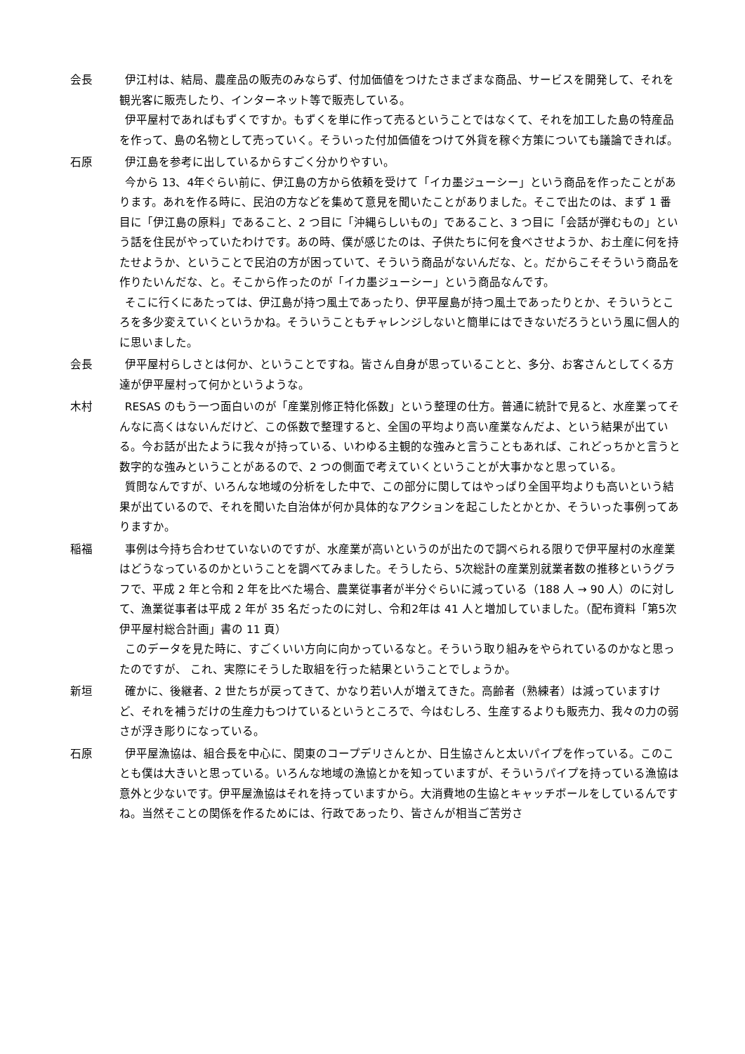会長 伊江村は、結局、農産品の販売のみならず、付加価値をつけたさまざまな商品、サービスを開発して、それを観光客に販売したり、インターネット等で販売している。
伊平屋村であればもずくですか。もずくを単に作って売るということではなくて、それを加工した島の特産品を作って、島の名物として売っていく。そういった付加価値をつけて外貨を稼ぐ方策についても議論できれば。
石原 伊江島を参考に出しているからすごく分かりやすい。
今から 13、4年ぐらい前に、伊江島の方から依頼を受けて「イカ墨ジューシー」という商品を作ったことがあります。あれを作る時に、民泊の方などを集めて意見を聞いたことがありました。そこで出たのは、まず 1 番目に「伊江島の原料」であること、2 つ目に「沖縄らしいもの」であること、3 つ目に「会話が弾むもの」という話を住民がやっていたわけです。あの時、僕が感じたのは、子供たちに何を食べさせようか、お土産に何を持たせようか、ということで民泊の方が困っていて、そういう商品がないんだな、と。だからこそそういう商品を作りたいんだな、と。そこから作ったのが「イカ墨ジューシー」という商品なんです。
そこに行くにあたっては、伊江島が持つ風土であったり、伊平屋島が持つ風土であったりとか、そういうところを多少変えていくというかね。そういうこともチャレンジしないと簡単にはできないだろうという風に個人的に思いました。
会長 伊平屋村らしさとは何か、ということですね。皆さん自身が思っていることと、多分、お客さんとしてくる方達が伊平屋村って何かというような。
木村 RESAS のもう一つ面白いのが「産業別修正特化係数」という整理の仕方。普通に統計で見ると、水産業ってそんなに高くはないんだけど、この係数で整理すると、全国の平均より高い産業なんだよ、という結果が出ている。今お話が出たように我々が持っている、いわゆる主観的な強みと言うこともあれば、これどっちかと言うと数字的な強みということがあるので、2 つの側面で考えていくということが大事かなと思っている。
質問なんですが、いろんな地域の分析をした中で、この部分に関してはやっぱり全国平均よりも高いという結果が出ているので、それを聞いた自治体が何か具体的なアクションを起こしたとかとか、そういった事例ってありますか。
稲福 事例は今持ち合わせていないのですが、水産業が高いというのが出たので調べられる限りで伊平屋村の水産業はどうなっているのかということを調べてみました。そうしたら、5次総計の産業別就業者数の推移というグラフで、平成 2 年と令和 2 年を比べた場合、農業従事者が半分ぐらいに減っている（188 人 → 90 人）のに対して、漁業従事者は平成 2 年が 35 名だったのに対し、令和2年は 41 人と増加していました。（配布資料「第5次 伊平屋村総合計画」書の 11 頁）
このデータを見た時に、すごくいい方向に向かっているなと。そういう取り組みをやられているのかなと思ったのですが、 これ、実際にそうした取組を行った結果ということでしょうか。
新垣 確かに、後継者、2 世たちが戻ってきて、かなり若い人が増えてきた。高齢者（熟練者）は減っていますけど、それを補うだけの生産力もつけているというところで、今はむしろ、生産するよりも販売力、我々の力の弱さが浮き彫りになっている。
石原 伊平屋漁協は、組合長を中心に、関東のコープデリさんとか、日生協さんと太いパイプを作っている。このことも僕は大きいと思っている。いろんな地域の漁協とかを知っていますが、そういうパイプを持っている漁協は意外と少ないです。伊平屋漁協はそれを持っていますから。大消費地の生協とキャッチボールをしているんですね。当然そことの関係を作るためには、行政であったり、皆さんが相当ご苦労さ